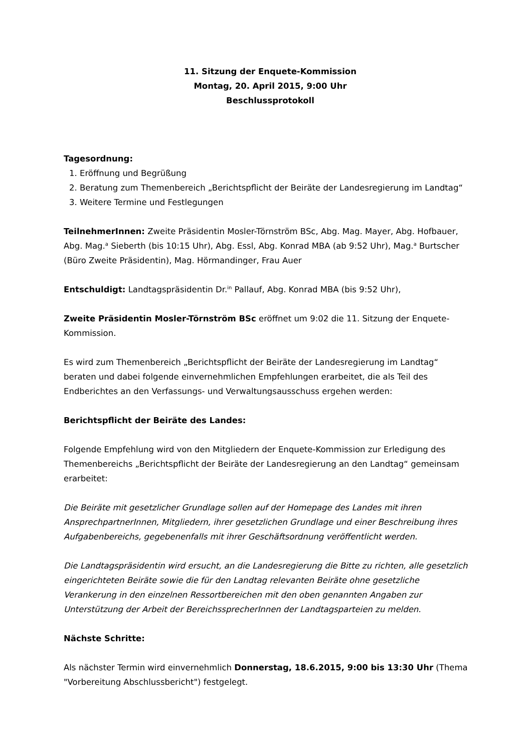11. Sitzung der Enquete-Kommission
Montag, 20. April 2015, 9:00 Uhr
Beschlussprotokoll
Tagesordnung:
1. Eröffnung und Begrüßung
2. Beratung zum Themenbereich „Berichtspflicht der Beiräte der Landesregierung im Landtag“
3. Weitere Termine und Festlegungen
TeilnehmerInnen: Zweite Präsidentin Mosler-Törnström BSc, Abg. Mag. Mayer, Abg. Hofbauer, Abg. Mag.<sup>a</sup> Sieberth (bis 10:15 Uhr), Abg. Essl, Abg. Konrad MBA (ab 9:52 Uhr), Mag.<sup>a</sup> Burtscher (Büro Zweite Präsidentin), Mag. Hörmandinger, Frau Auer
Entschuldigt: Landtagspräsidentin Dr.<sup>in</sup> Pallauf, Abg. Konrad MBA (bis 9:52 Uhr),
Zweite Präsidentin Mosler-Törnström BSc eröffnet um 9:02 die 11. Sitzung der Enquete-Kommission.
Es wird zum Themenbereich „Berichtspflicht der Beiräte der Landesregierung im Landtag“ beraten und dabei folgende einvernehmlichen Empfehlungen erarbeitet, die als Teil des Endberichtes an den Verfassungs- und Verwaltungsausschuss ergehen werden:
Berichtspflicht der Beiräte des Landes:
Folgende Empfehlung wird von den Mitgliedern der Enquete-Kommission zur Erledigung des Themenbereichs „Berichtspflicht der Beiräte der Landesregierung an den Landtag“ gemeinsam erarbeitet:
Die Beiräte mit gesetzlicher Grundlage sollen auf der Homepage des Landes mit ihren AnsprechpartnerInnen, Mitgliedern, ihrer gesetzlichen Grundlage und einer Beschreibung ihres Aufgabenbereichs, gegebenenfalls mit ihrer Geschäftsordnung veröffentlicht werden.
Die Landtagspräsidentin wird ersucht, an die Landesregierung die Bitte zu richten, alle gesetzlich eingerichteten Beiräte sowie die für den Landtag relevanten Beiräte ohne gesetzliche Verankerung in den einzelnen Ressortbereichen mit den oben genannten Angaben zur Unterstützung der Arbeit der BereichssprecherInnen der Landtagsparteien zu melden.
Nächste Schritte:
Als nächster Termin wird einvernehmlich Donnerstag, 18.6.2015, 9:00 bis 13:30 Uhr (Thema "Vorbereitung Abschlussbericht") festgelegt.